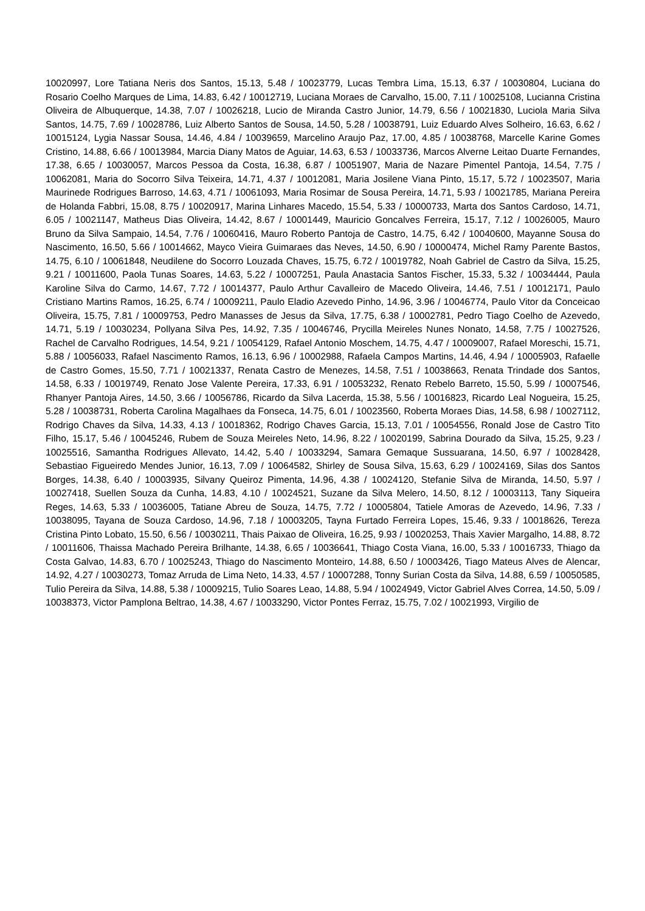10020997, Lore Tatiana Neris dos Santos, 15.13, 5.48 / 10023779, Lucas Tembra Lima, 15.13, 6.37 / 10030804, Luciana do Rosario Coelho Marques de Lima, 14.83, 6.42 / 10012719, Luciana Moraes de Carvalho, 15.00, 7.11 / 10025108, Lucianna Cristina Oliveira de Albuquerque, 14.38, 7.07 / 10026218, Lucio de Miranda Castro Junior, 14.79, 6.56 / 10021830, Luciola Maria Silva Santos, 14.75, 7.69 / 10028786, Luiz Alberto Santos de Sousa, 14.50, 5.28 / 10038791, Luiz Eduardo Alves Solheiro, 16.63, 6.62 / 10015124, Lygia Nassar Sousa, 14.46, 4.84 / 10039659, Marcelino Araujo Paz, 17.00, 4.85 / 10038768, Marcelle Karine Gomes Cristino, 14.88, 6.66 / 10013984, Marcia Diany Matos de Aguiar, 14.63, 6.53 / 10033736, Marcos Alverne Leitao Duarte Fernandes, 17.38, 6.65 / 10030057, Marcos Pessoa da Costa, 16.38, 6.87 / 10051907, Maria de Nazare Pimentel Pantoja, 14.54, 7.75 / 10062081, Maria do Socorro Silva Teixeira, 14.71, 4.37 / 10012081, Maria Josilene Viana Pinto, 15.17, 5.72 / 10023507, Maria Maurinede Rodrigues Barroso, 14.63, 4.71 / 10061093, Maria Rosimar de Sousa Pereira, 14.71, 5.93 / 10021785, Mariana Pereira de Holanda Fabbri, 15.08, 8.75 / 10020917, Marina Linhares Macedo, 15.54, 5.33 / 10000733, Marta dos Santos Cardoso, 14.71, 6.05 / 10021147, Matheus Dias Oliveira, 14.42, 8.67 / 10001449, Mauricio Goncalves Ferreira, 15.17, 7.12 / 10026005, Mauro Bruno da Silva Sampaio, 14.54, 7.76 / 10060416, Mauro Roberto Pantoja de Castro, 14.75, 6.42 / 10040600, Mayanne Sousa do Nascimento, 16.50, 5.66 / 10014662, Mayco Vieira Guimaraes das Neves, 14.50, 6.90 / 10000474, Michel Ramy Parente Bastos, 14.75, 6.10 / 10061848, Neudilene do Socorro Louzada Chaves, 15.75, 6.72 / 10019782, Noah Gabriel de Castro da Silva, 15.25, 9.21 / 10011600, Paola Tunas Soares, 14.63, 5.22 / 10007251, Paula Anastacia Santos Fischer, 15.33, 5.32 / 10034444, Paula Karoline Silva do Carmo, 14.67, 7.72 / 10014377, Paulo Arthur Cavalleiro de Macedo Oliveira, 14.46, 7.51 / 10012171, Paulo Cristiano Martins Ramos, 16.25, 6.74 / 10009211, Paulo Eladio Azevedo Pinho, 14.96, 3.96 / 10046774, Paulo Vitor da Conceicao Oliveira, 15.75, 7.81 / 10009753, Pedro Manasses de Jesus da Silva, 17.75, 6.38 / 10002781, Pedro Tiago Coelho de Azevedo, 14.71, 5.19 / 10030234, Pollyana Silva Pes, 14.92, 7.35 / 10046746, Prycilla Meireles Nunes Nonato, 14.58, 7.75 / 10027526, Rachel de Carvalho Rodrigues, 14.54, 9.21 / 10054129, Rafael Antonio Moschem, 14.75, 4.47 / 10009007, Rafael Moreschi, 15.71, 5.88 / 10056033, Rafael Nascimento Ramos, 16.13, 6.96 / 10002988, Rafaela Campos Martins, 14.46, 4.94 / 10005903, Rafaelle de Castro Gomes, 15.50, 7.71 / 10021337, Renata Castro de Menezes, 14.58, 7.51 / 10038663, Renata Trindade dos Santos, 14.58, 6.33 / 10019749, Renato Jose Valente Pereira, 17.33, 6.91 / 10053232, Renato Rebelo Barreto, 15.50, 5.99 / 10007546, Rhanyer Pantoja Aires, 14.50, 3.66 / 10056786, Ricardo da Silva Lacerda, 15.38, 5.56 / 10016823, Ricardo Leal Nogueira, 15.25, 5.28 / 10038731, Roberta Carolina Magalhaes da Fonseca, 14.75, 6.01 / 10023560, Roberta Moraes Dias, 14.58, 6.98 / 10027112, Rodrigo Chaves da Silva, 14.33, 4.13 / 10018362, Rodrigo Chaves Garcia, 15.13, 7.01 / 10054556, Ronald Jose de Castro Tito Filho, 15.17, 5.46 / 10045246, Rubem de Souza Meireles Neto, 14.96, 8.22 / 10020199, Sabrina Dourado da Silva, 15.25, 9.23 / 10025516, Samantha Rodrigues Allevato, 14.42, 5.40 / 10033294, Samara Gemaque Sussuarana, 14.50, 6.97 / 10028428, Sebastiao Figueiredo Mendes Junior, 16.13, 7.09 / 10064582, Shirley de Sousa Silva, 15.63, 6.29 / 10024169, Silas dos Santos Borges, 14.38, 6.40 / 10003935, Silvany Queiroz Pimenta, 14.96, 4.38 / 10024120, Stefanie Silva de Miranda, 14.50, 5.97 / 10027418, Suellen Souza da Cunha, 14.83, 4.10 / 10024521, Suzane da Silva Melero, 14.50, 8.12 / 10003113, Tany Siqueira Reges, 14.63, 5.33 / 10036005, Tatiane Abreu de Souza, 14.75, 7.72 / 10005804, Tatiele Amoras de Azevedo, 14.96, 7.33 / 10038095, Tayana de Souza Cardoso, 14.96, 7.18 / 10003205, Tayna Furtado Ferreira Lopes, 15.46, 9.33 / 10018626, Tereza Cristina Pinto Lobato, 15.50, 6.56 / 10030211, Thais Paixao de Oliveira, 16.25, 9.93 / 10020253, Thais Xavier Margalho, 14.88, 8.72 / 10011606, Thaissa Machado Pereira Brilhante, 14.38, 6.65 / 10036641, Thiago Costa Viana, 16.00, 5.33 / 10016733, Thiago da Costa Galvao, 14.83, 6.70 / 10025243, Thiago do Nascimento Monteiro, 14.88, 6.50 / 10003426, Tiago Mateus Alves de Alencar, 14.92, 4.27 / 10030273, Tomaz Arruda de Lima Neto, 14.33, 4.57 / 10007288, Tonny Surian Costa da Silva, 14.88, 6.59 / 10050585, Tulio Pereira da Silva, 14.88, 5.38 / 10009215, Tulio Soares Leao, 14.88, 5.94 / 10024949, Victor Gabriel Alves Correa, 14.50, 5.09 / 10038373, Victor Pamplona Beltrao, 14.38, 4.67 / 10033290, Victor Pontes Ferraz, 15.75, 7.02 / 10021993, Virgilio de